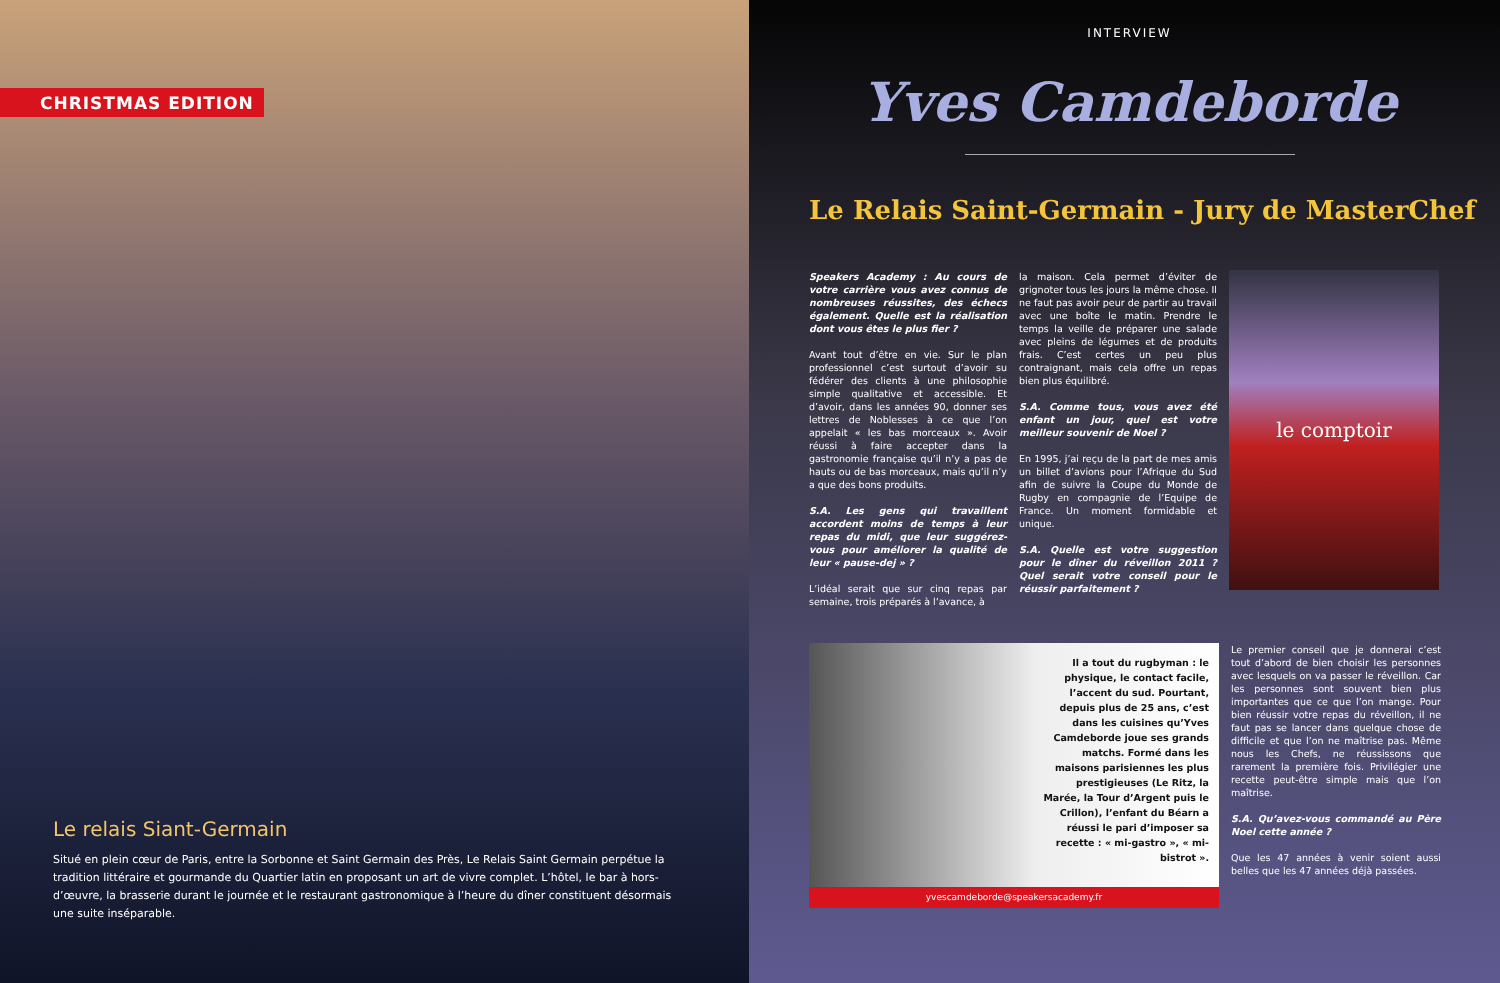CHRISTMAS EDITION
Le relais Siant-Germain
Situé en plein cœur de Paris, entre la Sorbonne et Saint Germain des Près, Le Relais Saint Germain perpétue la tradition littéraire et gourmande du Quartier latin en proposant un art de vivre complet. L’hôtel, le bar à hors-d’œuvre, la brasserie durant le journée et le restaurant gastronomique à l’heure du dîner constituent désormais une suite inséparable.
INTERVIEW
Yves Camdeborde
Le Relais Saint-Germain - Jury de MasterChef
Speakers Academy : Au cours de votre carrière vous avez connus de nombreuses réussites, des échecs également. Quelle est la réalisation dont vous êtes le plus fier ?
Avant tout d’être en vie. Sur le plan professionnel c’est surtout d’avoir su fédérer des clients à une philosophie simple qualitative et accessible. Et d’avoir, dans les années 90, donner ses lettres de Noblesses à ce que l’on appelait « les bas morceaux ». Avoir réussi à faire accepter dans la gastronomie française qu’il n’y a pas de hauts ou de bas morceaux, mais qu’il n’y a que des bons produits.
S.A. Les gens qui travaillent accordent moins de temps à leur repas du midi, que leur suggérez-vous pour améliorer la qualité de leur « pause-dej » ?
L’idéal serait que sur cinq repas par semaine, trois préparés à l’avance, à
la maison. Cela permet d’éviter de grignoter tous les jours la même chose. Il ne faut pas avoir peur de partir au travail avec une boîte le matin. Prendre le temps la veille de préparer une salade avec pleins de légumes et de produits frais. C’est certes un peu plus contraignant, mais cela offre un repas bien plus équilibré.
S.A. Comme tous, vous avez été enfant un jour, quel est votre meilleur souvenir de Noel ?
En 1995, j’ai reçu de la part de mes amis un billet d’avions pour l’Afrique du Sud afin de suivre la Coupe du Monde de Rugby en compagnie de l’Equipe de France. Un moment formidable et unique.
S.A. Quelle est votre suggestion pour le dîner du réveillon 2011 ? Quel serait votre conseil pour le réussir parfaitement ?
le comptoir
Il a tout du rugbyman : le physique, le contact facile, l’accent du sud. Pourtant, depuis plus de 25 ans, c’est dans les cuisines qu’Yves Camdeborde joue ses grands matchs. Formé dans les maisons parisiennes les plus prestigieuses (Le Ritz, la Marée, la Tour d’Argent puis le Crillon), l’enfant du Béarn a réussi le pari d’imposer sa recette : « mi-gastro », « mi-bistrot ».
yvescamdeborde@speakersacademy.fr
Le premier conseil que je donnerai c’est tout d’abord de bien choisir les personnes avec lesquels on va passer le réveillon. Car les personnes sont souvent bien plus importantes que ce que l’on mange. Pour bien réussir votre repas du réveillon, il ne faut pas se lancer dans quelque chose de difficile et que l’on ne maîtrise pas. Même nous les Chefs, ne réussissons que rarement la première fois. Privilégier une recette peut-être simple mais que l’on maîtrise.
S.A. Qu’avez-vous commandé au Père Noel cette année ?
Que les 47 années à venir soient aussi belles que les 47 années déjà passées.